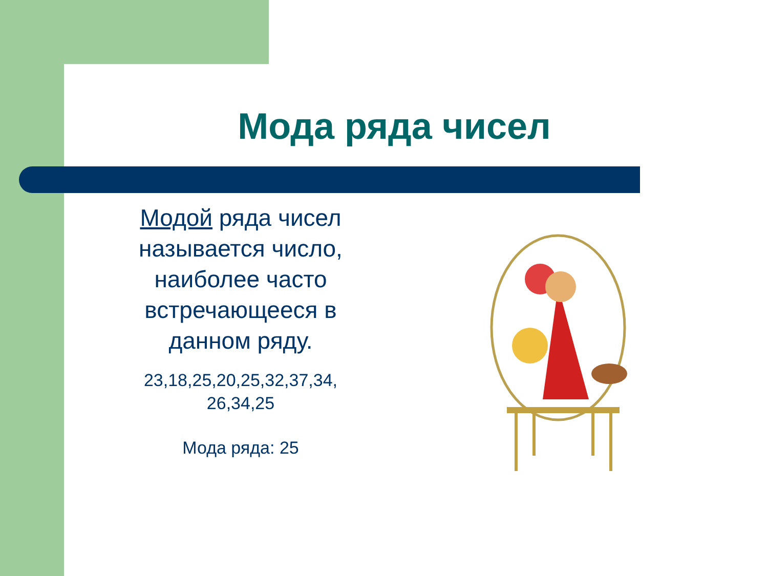Мода ряда чисел
Модой ряда чисел называется число, наиболее часто встречающееся в данном ряду.
23,18,25,20,25,32,37,34, 26,34,25
Мода ряда: 25